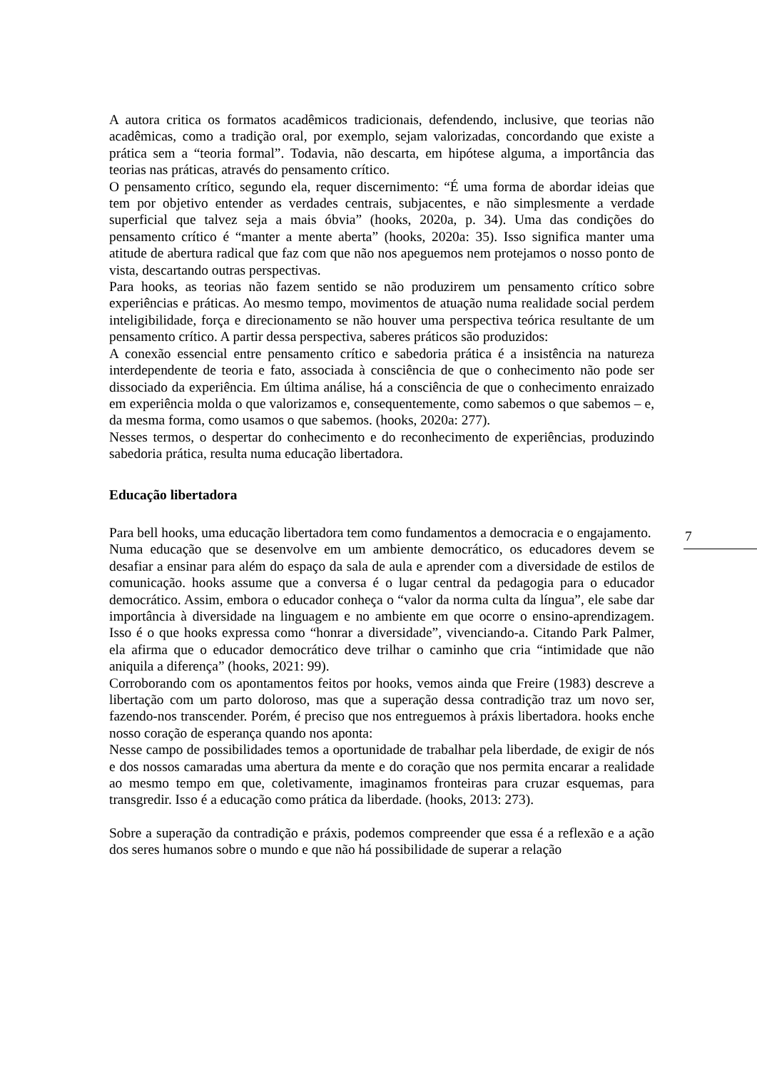7
A autora critica os formatos acadêmicos tradicionais, defendendo, inclusive, que teorias não acadêmicas, como a tradição oral, por exemplo, sejam valorizadas, concordando que existe a prática sem a “teoria formal”. Todavia, não descarta, em hipótese alguma, a importância das teorias nas práticas, através do pensamento crítico.
O pensamento crítico, segundo ela, requer discernimento: “É uma forma de abordar ideias que tem por objetivo entender as verdades centrais, subjacentes, e não simplesmente a verdade superficial que talvez seja a mais óbvia” (hooks, 2020a, p. 34). Uma das condições do pensamento crítico é “manter a mente aberta” (hooks, 2020a: 35). Isso significa manter uma atitude de abertura radical que faz com que não nos apeguemos nem protejamos o nosso ponto de vista, descartando outras perspectivas.
Para hooks, as teorias não fazem sentido se não produzirem um pensamento crítico sobre experiências e práticas. Ao mesmo tempo, movimentos de atuação numa realidade social perdem inteligibilidade, força e direcionamento se não houver uma perspectiva teórica resultante de um pensamento crítico. A partir dessa perspectiva, saberes práticos são produzidos:
A conexão essencial entre pensamento crítico e sabedoria prática é a insistência na natureza interdependente de teoria e fato, associada à consciência de que o conhecimento não pode ser dissociado da experiência. Em última análise, há a consciência de que o conhecimento enraizado em experiência molda o que valorizamos e, consequentemente, como sabemos o que sabemos – e, da mesma forma, como usamos o que sabemos. (hooks, 2020a: 277).
Nesses termos, o despertar do conhecimento e do reconhecimento de experiências, produzindo sabedoria prática, resulta numa educação libertadora.
Educação libertadora
Para bell hooks, uma educação libertadora tem como fundamentos a democracia e o engajamento.
Numa educação que se desenvolve em um ambiente democrático, os educadores devem se desafiar a ensinar para além do espaço da sala de aula e aprender com a diversidade de estilos de comunicação. hooks assume que a conversa é o lugar central da pedagogia para o educador democrático. Assim, embora o educador conheça o “valor da norma culta da língua”, ele sabe dar importância à diversidade na linguagem e no ambiente em que ocorre o ensino-aprendizagem. Isso é o que hooks expressa como “honrar a diversidade”, vivenciando-a. Citando Park Palmer, ela afirma que o educador democrático deve trilhar o caminho que cria “intimidade que não aniquila a diferença” (hooks, 2021: 99).
Corroborando com os apontamentos feitos por hooks, vemos ainda que Freire (1983) descreve a libertação com um parto doloroso, mas que a superação dessa contradição traz um novo ser, fazendo-nos transcender. Porém, é preciso que nos entreguemos à práxis libertadora. hooks enche nosso coração de esperança quando nos aponta:
Nesse campo de possibilidades temos a oportunidade de trabalhar pela liberdade, de exigir de nós e dos nossos camaradas uma abertura da mente e do coração que nos permita encarar a realidade ao mesmo tempo em que, coletivamente, imaginamos fronteiras para cruzar esquemas, para transgredir. Isso é a educação como prática da liberdade. (hooks, 2013: 273).
Sobre a superação da contradição e práxis, podemos compreender que essa é a reflexão e a ação dos seres humanos sobre o mundo e que não há possibilidade de superar a relação